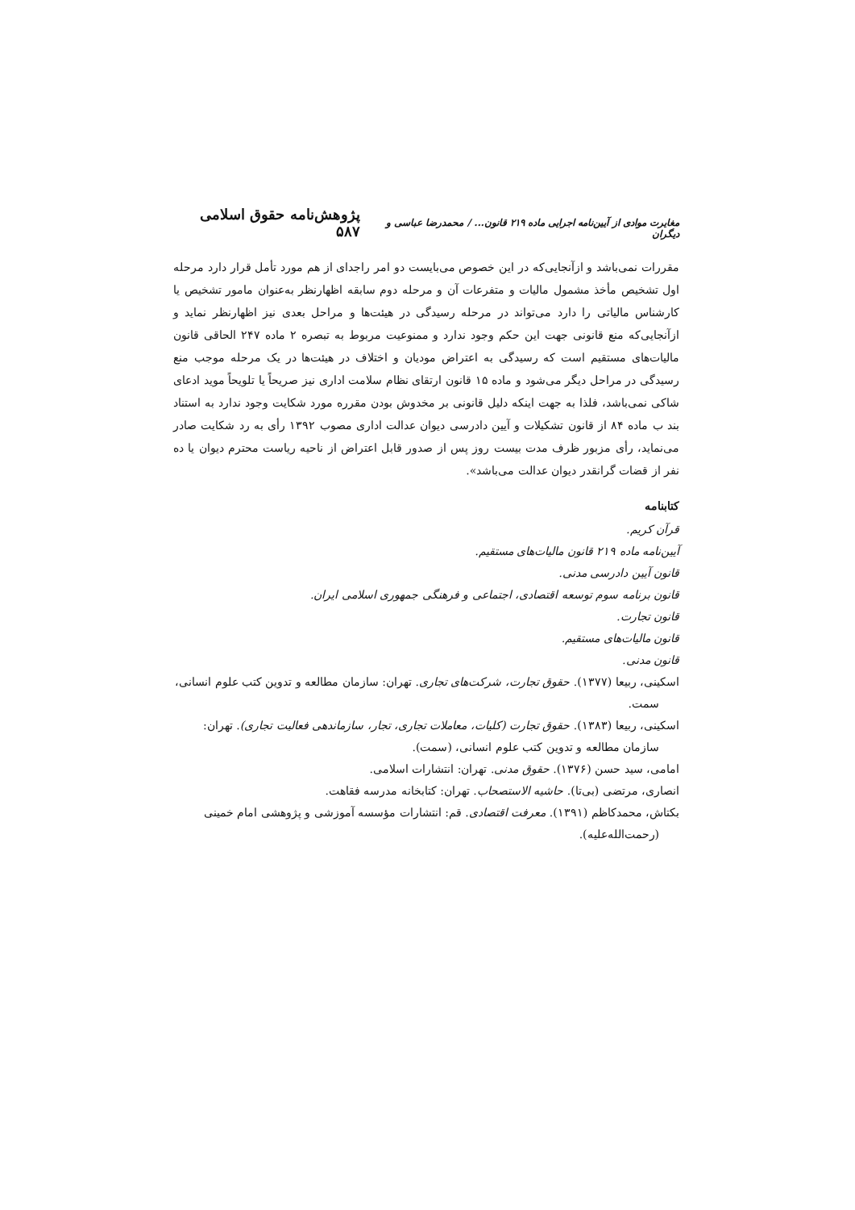مغایرت موادی از آیین‌نامه اجرایی ماده ۲۱۹ قانون... / محمدرضا عباسی و دیگران پژوهش‌نامه حقوق اسلامی ۵۸۷
مقررات نمی‌باشد و ازآنجایی‌که در این خصوص می‌بایست دو امر راجدای از هم مورد تأمل قرار دارد مرحله اول تشخیص مأخذ مشمول مالیات و متفرعات آن و مرحله دوم سابقه اظهارنظر به‌عنوان مامور تشخیص یا کارشناس مالیاتی را دارد می‌تواند در مرحله رسیدگی در هیئت‌ها و مراحل بعدی نیز اظهارنظر نماید و ازآنجایی‌که منع قانونی جهت این حکم وجود ندارد و ممنوعیت مربوط به تبصره ۲ ماده ۲۴۷ الحاقی قانون مالیات‌های مستقیم است که رسیدگی به اعتراض مودیان و اختلاف در هیئت‌ها در یک مرحله موجب منع رسیدگی در مراحل دیگر می‌شود و ماده ۱۵ قانون ارتقای نظام سلامت اداری نیز صریحاً یا تلویحاً موید ادعای شاکی نمی‌باشد، فلذا به جهت اینکه دلیل قانونی بر مخدوش بودن مقرره مورد شکایت وجود ندارد به استناد بند ب ماده ۸۴ از قانون تشکیلات و آیین دادرسی دیوان عدالت اداری مصوب ۱۳۹۲ رأی به رد شکایت صادر می‌نماید، رأی مزبور ظرف مدت بیست روز پس از صدور قابل اعتراض از ناحیه ریاست محترم دیوان یا ده نفر از قضات گرانقدر دیوان عدالت می‌باشد».
کتابنامه
قرآن کریم.
آیین‌نامه ماده ۲۱۹ قانون مالیات‌های مستقیم.
قانون آیین دادرسی مدنی.
قانون برنامه سوم توسعه اقتصادی، اجتماعی و فرهنگی جمهوری اسلامی ایران.
قانون تجارت.
قانون مالیات‌های مستقیم.
قانون مدنی.
اسکینی، ربیعا (۱۳۷۷). حقوق تجارت، شرکت‌های تجاری. تهران: سازمان مطالعه و تدوین کتب علوم انسانی، سمت.
اسکینی، ربیعا (۱۳۸۳). حقوق تجارت (کلیات، معاملات تجاری، تجار، سازماندهی فعالیت تجاری). تهران: سازمان مطالعه و تدوین کتب علوم انسانی، (سمت).
امامی، سید حسن (۱۳۷۶). حقوق مدنی. تهران: انتشارات اسلامی.
انصاری، مرتضی (بی‌تا). حاشیه الاستصحاب. تهران: کتابخانه مدرسه فقاهت.
بکتاش، محمدکاظم (۱۳۹۱). معرفت اقتصادی. قم: انتشارات مؤسسه آموزشی و پژوهشی امام خمینی (رحمت‌الله‌علیه).